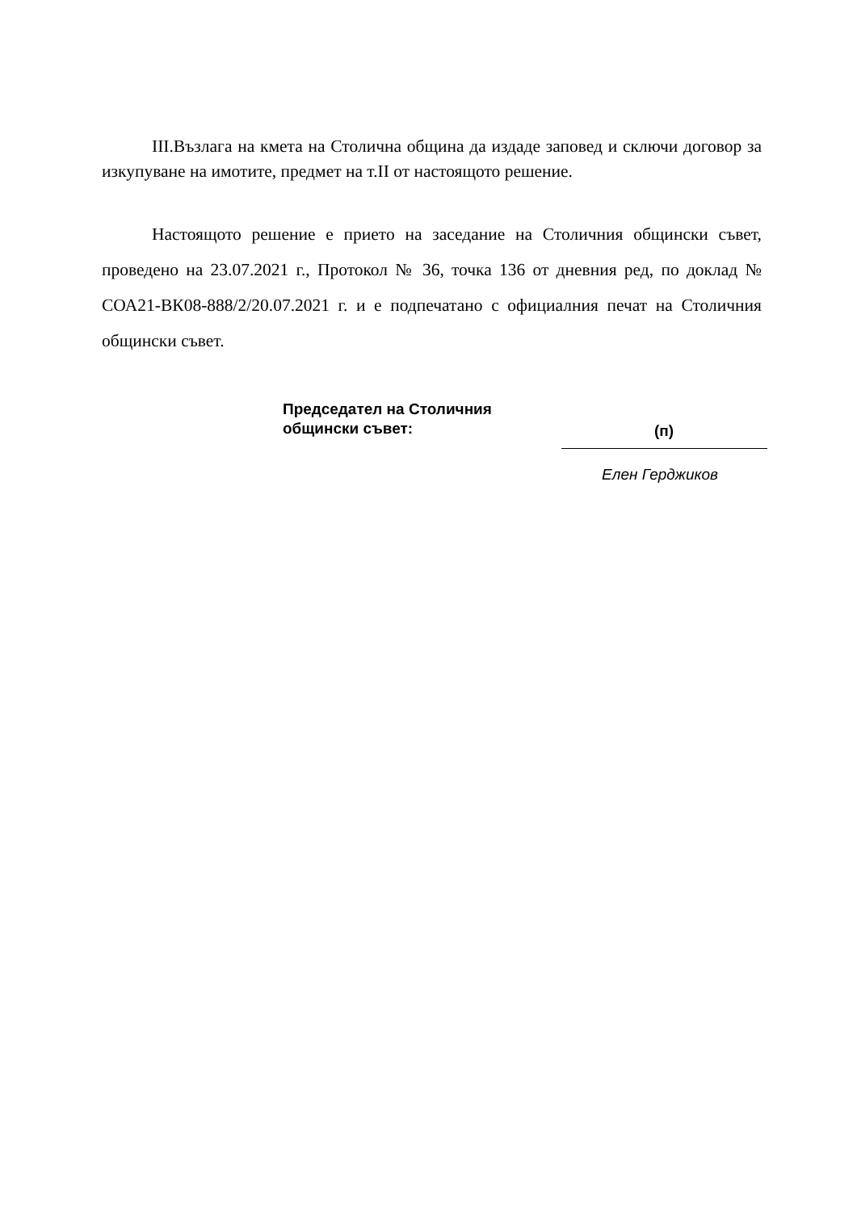III.Възлага на кмета на Столична община да издаде заповед и сключи договор за изкупуване на имотите, предмет на т.II от настоящото решение.
Настоящото решение е прието на заседание на Столичния общински съвет, проведено на 23.07.2021 г., Протокол № 36, точка 136 от дневния ред, по доклад № СОА21-ВК08-888/2/20.07.2021 г. и е подпечатано с официалния печат на Столичния общински съвет.
Председател на Столичния
общински съвет:
(п)
Елен Герджиков